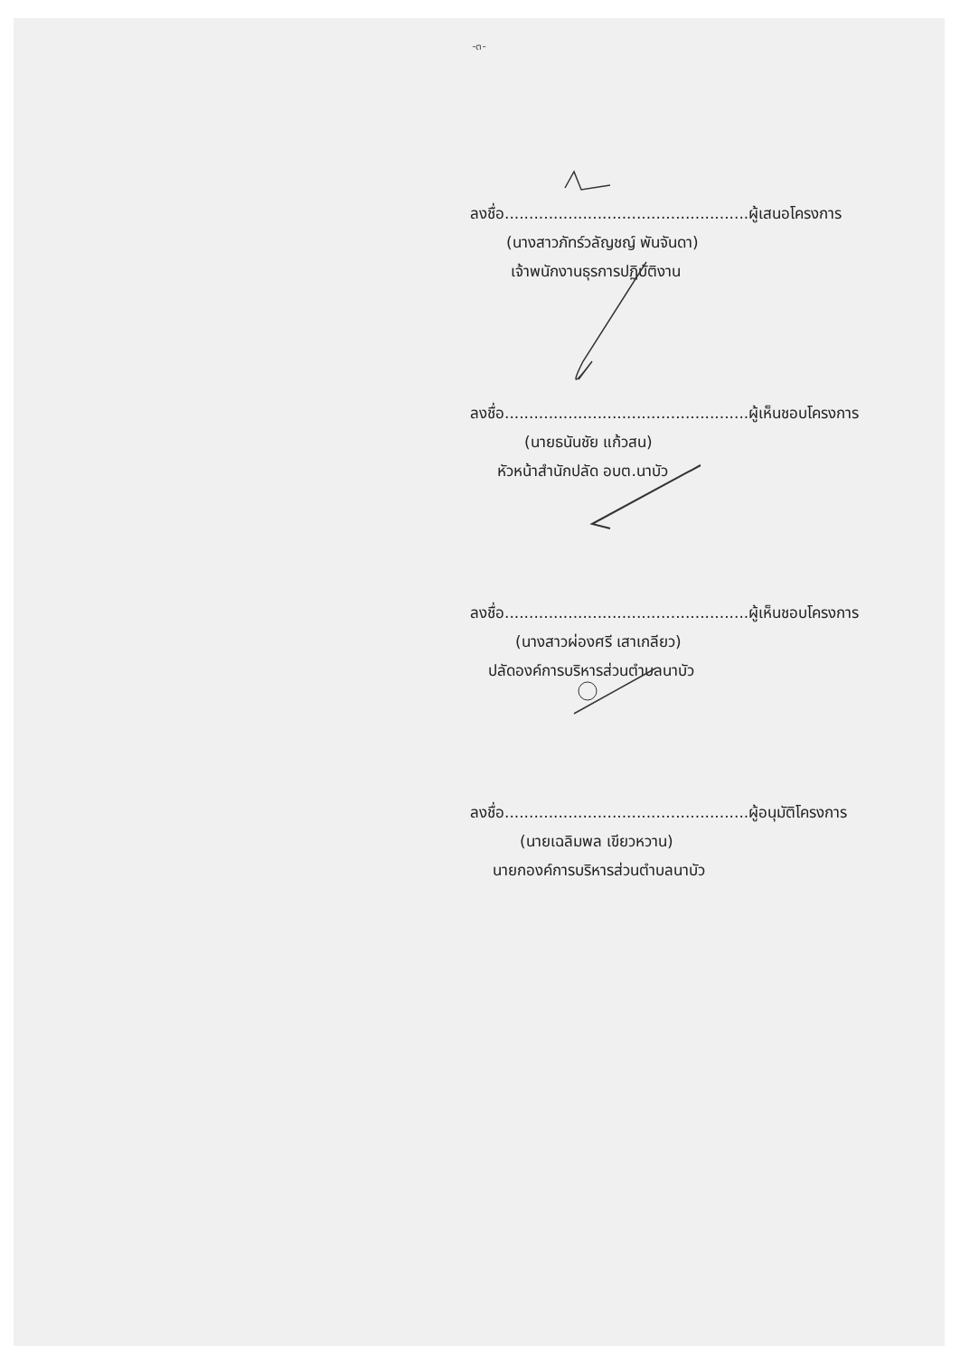-๓-
ลงชื่อ..................................................ผู้เสนอโครงการ
(นางสาวภัทร์วลัญชญ์ พันจันดา)
เจ้าพนักงานธุรการปฏิบัติงาน
ลงชื่อ..................................................ผู้เห็นชอบโครงการ
(นายธนันชัย แก้วสน)
หัวหน้าสำนักปลัด อบต.นาบัว
ลงชื่อ..................................................ผู้เห็นชอบโครงการ
(นางสาวผ่องศรี เสาเกลียว)
ปลัดองค์การบริหารส่วนตำบลนาบัว
ลงชื่อ..................................................ผู้อนุมัติโครงการ
(นายเฉลิมพล เขียวหวาน)
นายกองค์การบริหารส่วนตำบลนาบัว